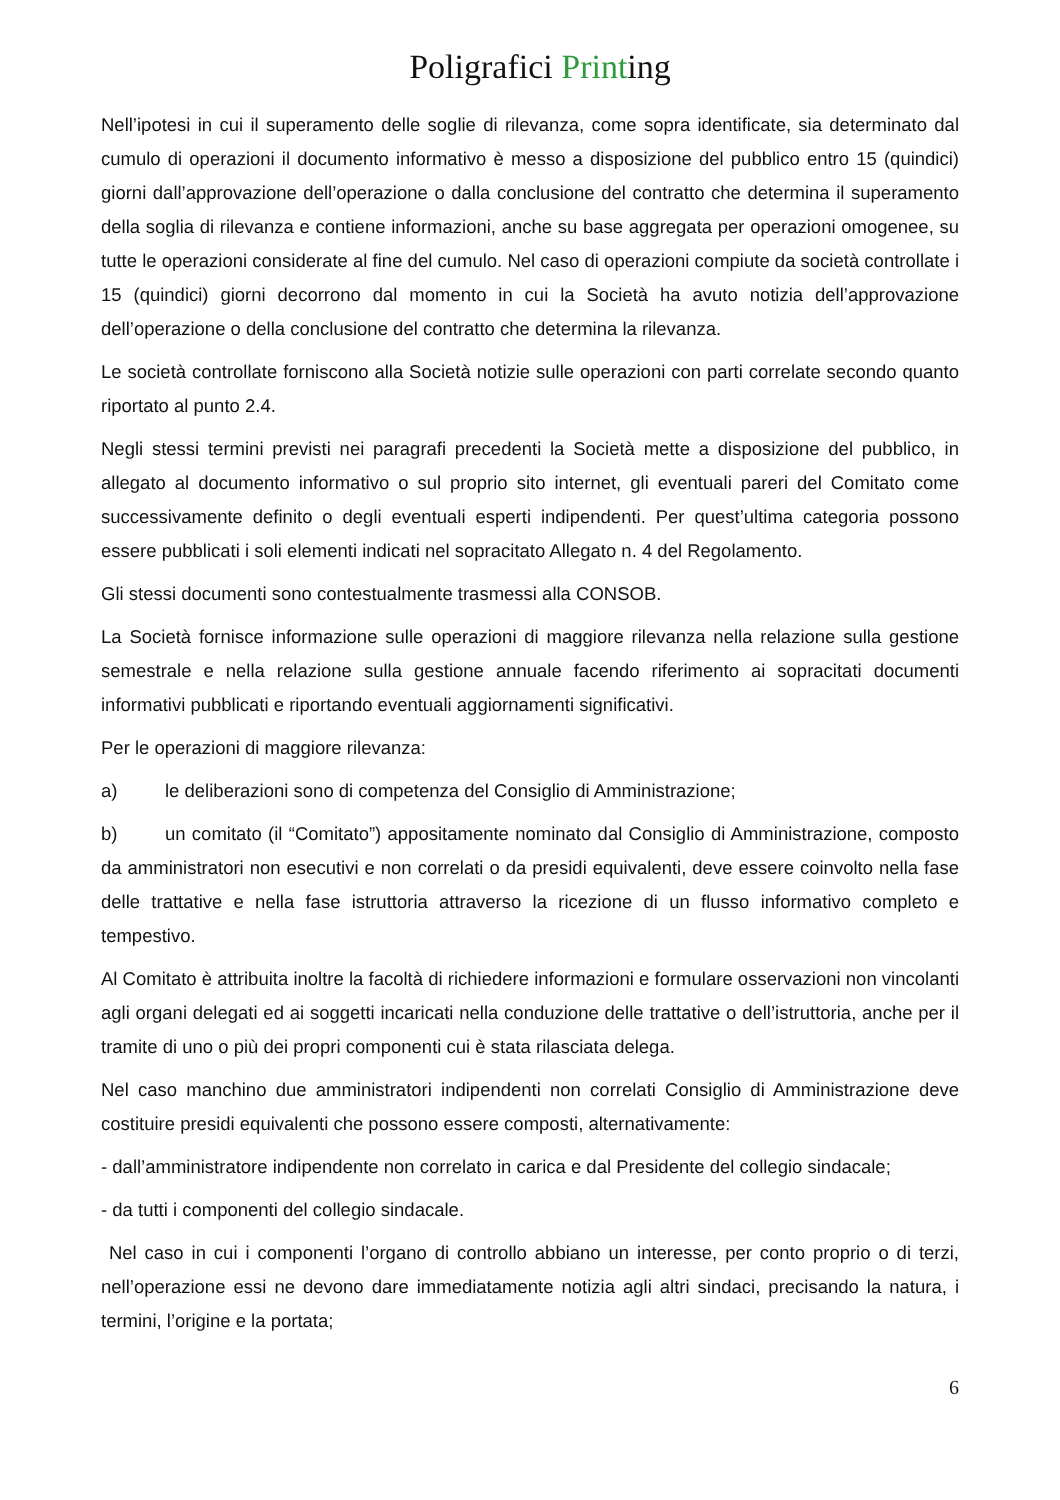Poligrafici Printing
Nell’ipotesi in cui il superamento delle soglie di rilevanza, come sopra identificate, sia determinato dal cumulo di operazioni il documento informativo è messo a disposizione del pubblico entro 15 (quindici) giorni dall’approvazione dell’operazione o dalla conclusione del contratto che determina il superamento della soglia di rilevanza e contiene informazioni, anche su base aggregata per operazioni omogenee, su tutte le operazioni considerate al fine del cumulo. Nel caso di operazioni compiute da società controllate i 15 (quindici) giorni decorrono dal momento in cui la Società ha avuto notizia dell’approvazione dell’operazione o della conclusione del contratto che determina la rilevanza.
Le società controllate forniscono alla Società notizie sulle operazioni con parti correlate secondo quanto riportato al punto 2.4.
Negli stessi termini previsti nei paragrafi precedenti la Società mette a disposizione del pubblico, in allegato al documento informativo o sul proprio sito internet, gli eventuali pareri del Comitato come successivamente definito o degli eventuali esperti indipendenti. Per quest’ultima categoria possono essere pubblicati i soli elementi indicati nel sopracitato Allegato n. 4 del Regolamento.
Gli stessi documenti sono contestualmente trasmessi alla CONSOB.
La Società fornisce informazione sulle operazioni di maggiore rilevanza nella relazione sulla gestione semestrale e nella relazione sulla gestione annuale facendo riferimento ai sopracitati documenti informativi pubblicati e riportando eventuali aggiornamenti significativi.
Per le operazioni di maggiore rilevanza:
a) le deliberazioni sono di competenza del Consiglio di Amministrazione;
b) un comitato (il “Comitato”) appositamente nominato dal Consiglio di Amministrazione, composto da amministratori non esecutivi e non correlati o da presidi equivalenti, deve essere coinvolto nella fase delle trattative e nella fase istruttoria attraverso la ricezione di un flusso informativo completo e tempestivo.
Al Comitato è attribuita inoltre la facoltà di richiedere informazioni e formulare osservazioni non vincolanti agli organi delegati ed ai soggetti incaricati nella conduzione delle trattative o dell’istruttoria, anche per il tramite di uno o più dei propri componenti cui è stata rilasciata delega.
Nel caso manchino due amministratori indipendenti non correlati Consiglio di Amministrazione deve costituire presidi equivalenti che possono essere composti, alternativamente:
- dall’amministratore indipendente non correlato in carica e dal Presidente del collegio sindacale;
- da tutti i componenti del collegio sindacale.
Nel caso in cui i componenti l’organo di controllo abbiano un interesse, per conto proprio o di terzi, nell’operazione essi ne devono dare immediatamente notizia agli altri sindaci, precisando la natura, i termini, l’origine e la portata;
6